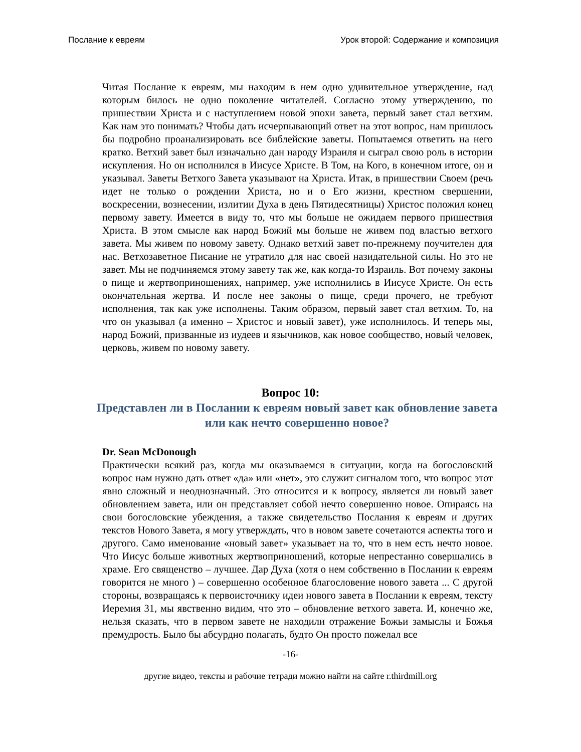Послание к евреям Урок второй: Содержание и композиция
Читая Послание к евреям, мы находим в нем одно удивительное утверждение, над которым билось не одно поколение читателей. Согласно этому утверждению, по пришествии Христа и с наступлением новой эпохи завета, первый завет стал ветхим. Как нам это понимать? Чтобы дать исчерпывающий ответ на этот вопрос, нам пришлось бы подробно проанализировать все библейские заветы. Попытаемся ответить на него кратко. Ветхий завет был изначально дан народу Израиля и сыграл свою роль в истории искупления. Но он исполнился в Иисусе Христе. В Том, на Кого, в конечном итоге, он и указывал. Заветы Ветхого Завета указывают на Христа. Итак, в пришествии Своем (речь идет не только о рождении Христа, но и о Его жизни, крестном свершении, воскресении, вознесении, излитии Духа в день Пятидесятницы) Христос положил конец первому завету. Имеется в виду то, что мы больше не ожидаем первого пришествия Христа. В этом смысле как народ Божий мы больше не живем под властью ветхого завета. Мы живем по новому завету. Однако ветхий завет по-прежнему поучителен для нас. Ветхозаветное Писание не утратило для нас своей назидательной силы. Но это не завет. Мы не подчиняемся этому завету так же, как когда-то Израиль. Вот почему законы о пище и жертвоприношениях, например, уже исполнились в Иисусе Христе. Он есть окончательная жертва. И после нее законы о пище, среди прочего, не требуют исполнения, так как уже исполнены. Таким образом, первый завет стал ветхим. То, на что он указывал (а именно – Христос и новый завет), уже исполнилось. И теперь мы, народ Божий, призванные из иудеев и язычников, как новое сообщество, новый человек, церковь, живем по новому завету.
Вопрос 10:
Представлен ли в Послании к евреям новый завет как обновление завета или как нечто совершенно новое?
Dr. Sean McDonough
Практически всякий раз, когда мы оказываемся в ситуации, когда на богословский вопрос нам нужно дать ответ «да» или «нет», это служит сигналом того, что вопрос этот явно сложный и неоднозначный. Это относится и к вопросу, является ли новый завет обновлением завета, или он представляет собой нечто совершенно новое. Опираясь на свои богословские убеждения, а также свидетельство Послания к евреям и других текстов Нового Завета, я могу утверждать, что в новом завете сочетаются аспекты того и другого. Само именование «новый завет» указывает на то, что в нем есть нечто новое. Что Иисус больше животных жертвоприношений, которые непрестанно совершались в храме. Его священство – лучшее. Дар Духа (хотя о нем собственно в Послании к евреям говорится не много ) – совершенно особенное благословение нового завета ... С другой стороны, возвращаясь к первоисточнику идеи нового завета в Послании к евреям, тексту Иеремия 31, мы явственно видим, что это – обновление ветхого завета. И, конечно же, нельзя сказать, что в первом завете не находили отражение Божьи замыслы и Божья премудрость. Было бы абсурдно полагать, будто Он просто пожелал все
-16-
другие видео, тексты и рабочие тетради можно найти на сайте r.thirdmill.org